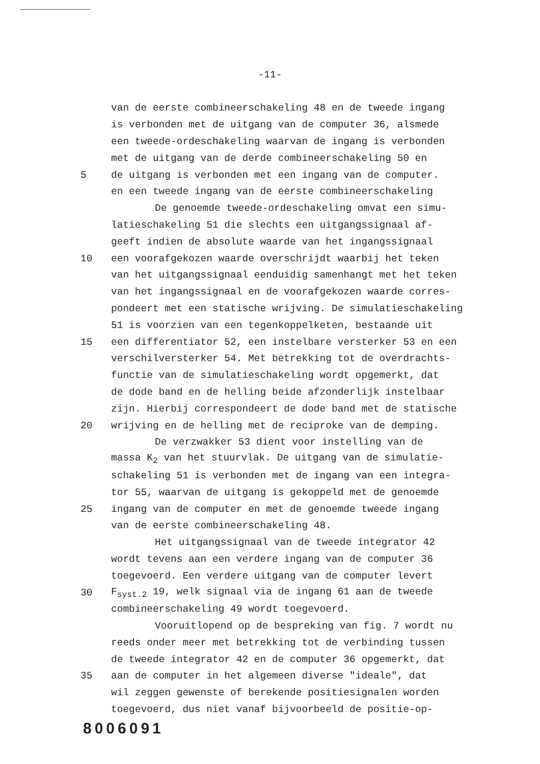-11-
van de eerste combineerschakeling 48 en de tweede ingang
is verbonden met de uitgang van de computer 36, alsmede
een tweede-ordeschakeling waarvan de ingang is verbonden
met de uitgang van de derde combineerschakeling 50 en
5 de uitgang is verbonden met een ingang van de computer.
en een tweede ingang van de eerste combineerschakeling
De genoemde tweede-ordeschakeling omvat een simu-
latieschakeling 51 die slechts een uitgangssignaal af-
geeft indien de absolute waarde van het ingangssignaal
10 een vooraf­gekozen waarde overschrijdt waarbij het teken
van het uitgangssignaal eenduidig samenhangt met het teken
van het ingangssignaal en de vooraf­gekozen waarde corres-
pondeert met een statische wrijving. De simulatieschakeling
51 is voorzien van een tegenkoppelketen, bestaande uit
15 een differentiator 52, een instelbare versterker 53 en een
verschilversterker 54. Met betrekking tot de overdrachts-
functie van de simulatieschakeling wordt opgemerkt, dat
de dode band en de helling beide afzonderlijk instelbaar
zijn. Hierbij correspondeert de dode band met de statische
20 wrijving en de helling met de reciproke van de demping.
De verzwakker 53 dient voor instelling van de
massa K<sub>2</sub> van het stuurvlak. De uitgang van de simulatie-
schakeling 51 is verbonden met de ingang van een integra-
tor 55, waarvan de uitgang is gekoppeld met de genoemde
25 ingang van de computer en met de genoemde tweede ingang
van de eerste combineerschakeling 48.
Het uitgangssignaal van de tweede integrator 42
wordt tevens aan een verdere ingang van de computer 36
toegevoerd. Een verdere uitgang van de computer levert
30 F<sub>syst.2</sub> 19, welk signaal via de ingang 61 aan de tweede
combineerschakeling 49 wordt toegevoerd.
Vooruitlopend op de bespreking van fig. 7 wordt nu
reeds onder meer met betrekking tot de verbinding tussen
de tweede integrator 42 en de computer 36 opgemerkt, dat
35 aan de computer in het algemeen diverse "ideale", dat
wil zeggen gewenste of berekende positiesignalen worden
toegevoerd, dus niet vanaf bijvoorbeeld de positie-op-
8006091